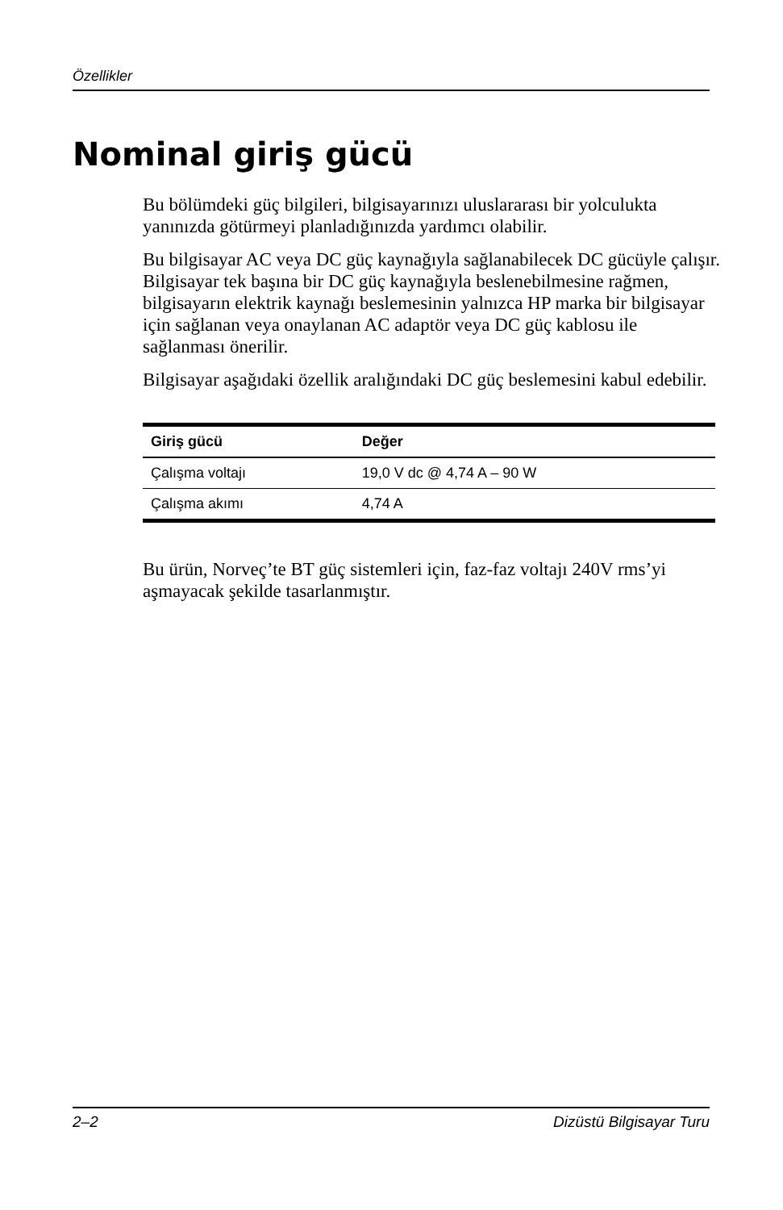Özellikler
Nominal giriş gücü
Bu bölümdeki güç bilgileri, bilgisayarınızı uluslararası bir yolculukta yanınızda götürmeyi planladığınızda yardımcı olabilir.
Bu bilgisayar AC veya DC güç kaynağıyla sağlanabilecek DC gücüyle çalışır. Bilgisayar tek başına bir DC güç kaynağıyla beslenebilmesine rağmen, bilgisayarın elektrik kaynağı beslemesinin yalnızca HP marka bir bilgisayar için sağlanan veya onaylanan AC adaptör veya DC güç kablosu ile sağlanması önerilir.
Bilgisayar aşağıdaki özellik aralığındaki DC güç beslemesini kabul edebilir.
| Giriş gücü | Değer |
| --- | --- |
| Çalışma voltajı | 19,0 V dc @ 4,74 A – 90 W |
| Çalışma akımı | 4,74 A |
Bu ürün, Norveç’te BT güç sistemleri için, faz-faz voltajı 240V rms’yi aşmayacak şekilde tasarlanmıştır.
2–2 Dizüstü Bilgisayar Turu